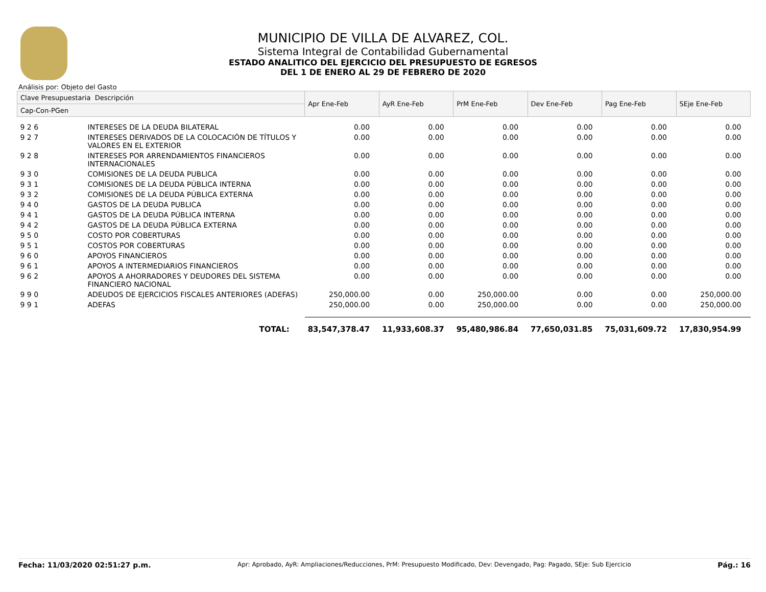MUNICIPIO DE VILLA DE ALVAREZ, COL.
Sistema Integral de Contabilidad Gubernamental
ESTADO ANALITICO DEL EJERCICIO DEL PRESUPUESTO DE EGRESOS
DEL 1 DE ENERO AL 29 DE FEBRERO DE 2020
Análisis por: Objeto del Gasto
| Clave Presupuestaria Descripción | | Apr Ene-Feb | AyR Ene-Feb | PrM Ene-Feb | Dev Ene-Feb | Pag Ene-Feb | SEje Ene-Feb |
| --- | --- | --- | --- | --- | --- | --- | --- |
| Cap-Con-PGen | | | | | | | |
| 9 2 6 | INTERESES DE LA DEUDA BILATERAL | 0.00 | 0.00 | 0.00 | 0.00 | 0.00 | 0.00 |
| 9 2 7 | INTERESES DERIVADOS DE LA COLOCACIÓN DE TÍTULOS Y VALORES EN EL EXTERIOR | 0.00 | 0.00 | 0.00 | 0.00 | 0.00 | 0.00 |
| 9 2 8 | INTERESES POR ARRENDAMIENTOS FINANCIEROS INTERNACIONALES | 0.00 | 0.00 | 0.00 | 0.00 | 0.00 | 0.00 |
| 9 3 0 | COMISIONES DE LA DEUDA PUBLICA | 0.00 | 0.00 | 0.00 | 0.00 | 0.00 | 0.00 |
| 9 3 1 | COMISIONES DE LA DEUDA PÚBLICA INTERNA | 0.00 | 0.00 | 0.00 | 0.00 | 0.00 | 0.00 |
| 9 3 2 | COMISIONES DE LA DEUDA PÚBLICA EXTERNA | 0.00 | 0.00 | 0.00 | 0.00 | 0.00 | 0.00 |
| 9 4 0 | GASTOS DE LA DEUDA PUBLICA | 0.00 | 0.00 | 0.00 | 0.00 | 0.00 | 0.00 |
| 9 4 1 | GASTOS DE LA DEUDA PÚBLICA INTERNA | 0.00 | 0.00 | 0.00 | 0.00 | 0.00 | 0.00 |
| 9 4 2 | GASTOS DE LA DEUDA PÚBLICA EXTERNA | 0.00 | 0.00 | 0.00 | 0.00 | 0.00 | 0.00 |
| 9 5 0 | COSTO POR COBERTURAS | 0.00 | 0.00 | 0.00 | 0.00 | 0.00 | 0.00 |
| 9 5 1 | COSTOS POR COBERTURAS | 0.00 | 0.00 | 0.00 | 0.00 | 0.00 | 0.00 |
| 9 6 0 | APOYOS FINANCIEROS | 0.00 | 0.00 | 0.00 | 0.00 | 0.00 | 0.00 |
| 9 6 1 | APOYOS A INTERMEDIARIOS FINANCIEROS | 0.00 | 0.00 | 0.00 | 0.00 | 0.00 | 0.00 |
| 9 6 2 | APOYOS A AHORRADORES Y DEUDORES DEL SISTEMA FINANCIERO NACIONAL | 0.00 | 0.00 | 0.00 | 0.00 | 0.00 | 0.00 |
| 9 9 0 | ADEUDOS DE EJERCICIOS FISCALES ANTERIORES (ADEFAS) | 250,000.00 | 0.00 | 250,000.00 | 0.00 | 0.00 | 250,000.00 |
| 9 9 1 | ADEFAS | 250,000.00 | 0.00 | 250,000.00 | 0.00 | 0.00 | 250,000.00 |
| | TOTAL: | 83,547,378.47 | 11,933,608.37 | 95,480,986.84 | 77,650,031.85 | 75,031,609.72 | 17,830,954.99 |
Fecha: 11/03/2020 02:51:27 p.m. Apr: Aprobado, AyR: Ampliaciones/Reducciones, PrM: Presupuesto Modificado, Dev: Devengado, Pag: Pagado, SEje: Sub Ejercicio Pág.: 16